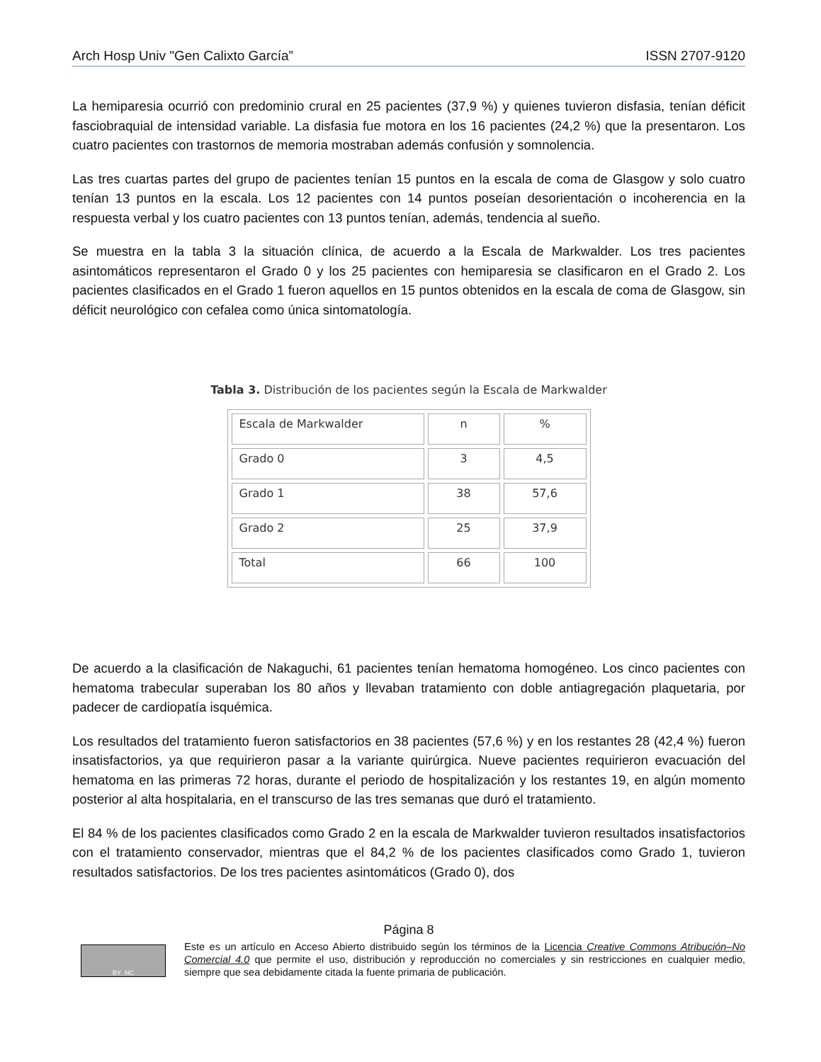Arch Hosp Univ "Gen Calixto García” ISSN 2707-9120
La hemiparesia ocurrió con predominio crural en 25 pacientes (37,9 %) y quienes tuvieron disfasia, tenían déficit fasciobraquial de intensidad variable. La disfasia fue motora en los 16 pacientes (24,2 %) que la presentaron. Los cuatro pacientes con trastornos de memoria mostraban además confusión y somnolencia.
Las tres cuartas partes del grupo de pacientes tenían 15 puntos en la escala de coma de Glasgow y solo cuatro tenían 13 puntos en la escala. Los 12 pacientes con 14 puntos poseían desorientación o incoherencia en la respuesta verbal y los cuatro pacientes con 13 puntos tenían, además, tendencia al sueño.
Se muestra en la tabla 3 la situación clínica, de acuerdo a la Escala de Markwalder. Los tres pacientes asintomáticos representaron el Grado 0 y los 25 pacientes con hemiparesia se clasificaron en el Grado 2. Los pacientes clasificados en el Grado 1 fueron aquellos en 15 puntos obtenidos en la escala de coma de Glasgow, sin déficit neurológico con cefalea como única sintomatología.
Tabla 3. Distribución de los pacientes según la Escala de Markwalder
| Escala de Markwalder | n | % |
| Grado 0 | 3 | 4,5 |
| Grado 1 | 38 | 57,6 |
| Grado 2 | 25 | 37,9 |
| Total | 66 | 100 |
De acuerdo a la clasificación de Nakaguchi, 61 pacientes tenían hematoma homogéneo. Los cinco pacientes con hematoma trabecular superaban los 80 años y llevaban tratamiento con doble antiagregación plaquetaria, por padecer de cardiopatía isquémica.
Los resultados del tratamiento fueron satisfactorios en 38 pacientes (57,6 %) y en los restantes 28 (42,4 %) fueron insatisfactorios, ya que requirieron pasar a la variante quirúrgica. Nueve pacientes requirieron evacuación del hematoma en las primeras 72 horas, durante el periodo de hospitalización y los restantes 19, en algún momento posterior al alta hospitalaria, en el transcurso de las tres semanas que duró el tratamiento.
El 84 % de los pacientes clasificados como Grado 2 en la escala de Markwalder tuvieron resultados insatisfactorios con el tratamiento conservador, mientras que el 84,2 % de los pacientes clasificados como Grado 1, tuvieron resultados satisfactorios. De los tres pacientes asintomáticos (Grado 0), dos
Página 8
BY NC
Este es un artículo en Acceso Abierto distribuido según los términos de la Licencia Creative Commons Atribución–No Comercial 4.0 que permite el uso, distribución y reproducción no comerciales y sin restricciones en cualquier medio, siempre que sea debidamente citada la fuente primaria de publicación.